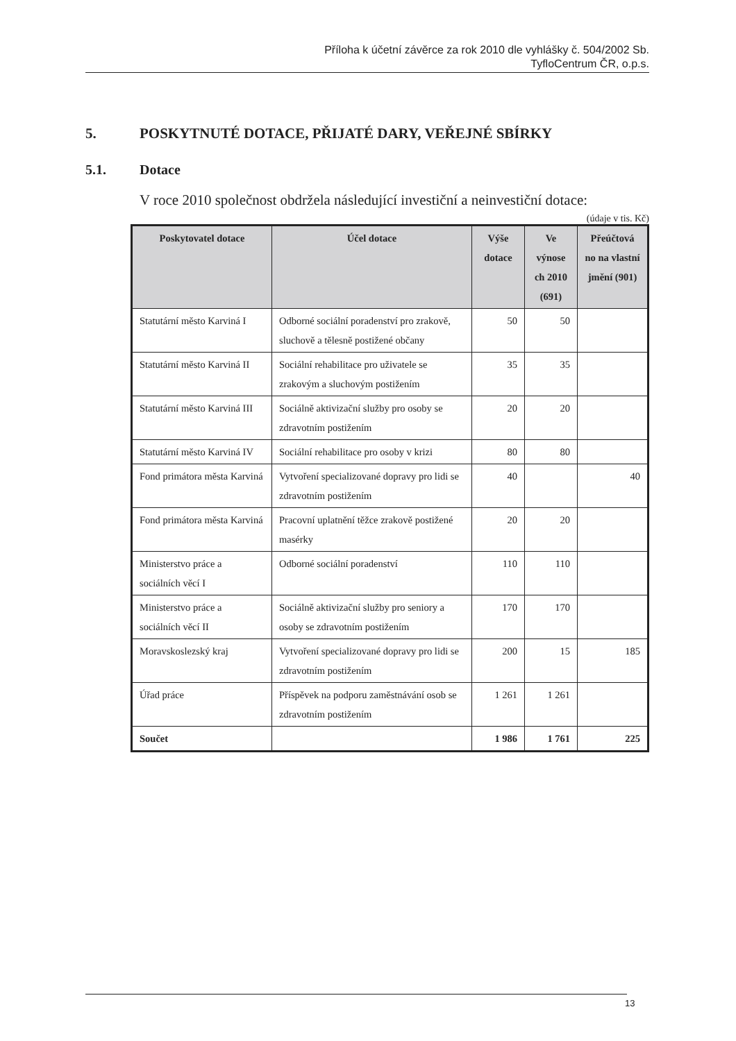Příloha k účetní závěrce za rok 2010 dle vyhlášky č. 504/2002 Sb.
TyfloCentrum ČR, o.p.s.
5. POSKYTNUTÉ DOTACE, PŘIJATÉ DARY, VEŘEJNÉ SBÍRKY
5.1. Dotace
V roce 2010 společnost obdržela následující investiční a neinvestiční dotace:
(údaje v tis. Kč)
| Poskytovatel dotace | Účel dotace | Výše dotace | Ve výnose ch 2010 (691) | Přeúčtová no na vlastní jmění (901) |
| --- | --- | --- | --- | --- |
| Statutární město Karviná I | Odborné sociální poradenství pro zrakově, sluchově a tělesně postižené občany | 50 | 50 | |
| Statutární město Karviná II | Sociální rehabilitace pro uživatele se zrakovým a sluchovým postižením | 35 | 35 | |
| Statutární město Karviná III | Sociálně aktivizační služby pro osoby se zdravotním postižením | 20 | 20 | |
| Statutární město Karviná IV | Sociální rehabilitace pro osoby v krizi | 80 | 80 | |
| Fond primátora města Karviná | Vytvoření specializované dopravy pro lidi se zdravotním postižením | 40 | | 40 |
| Fond primátora města Karviná | Pracovní uplatnění těžce zrakově postižené masérky | 20 | 20 | |
| Ministerstvo práce a sociálních věcí I | Odborné sociální poradenství | 110 | 110 | |
| Ministerstvo práce a sociálních věcí II | Sociálně aktivizační služby pro seniory a osoby se zdravotním postižením | 170 | 170 | |
| Moravskoslezský kraj | Vytvoření specializované dopravy pro lidi se zdravotním postižením | 200 | 15 | 185 |
| Úřad práce | Příspěvek na podporu zaměstnávání osob se zdravotním postižením | 1 261 | 1 261 | |
| Součet | | 1 986 | 1 761 | 225 |
13